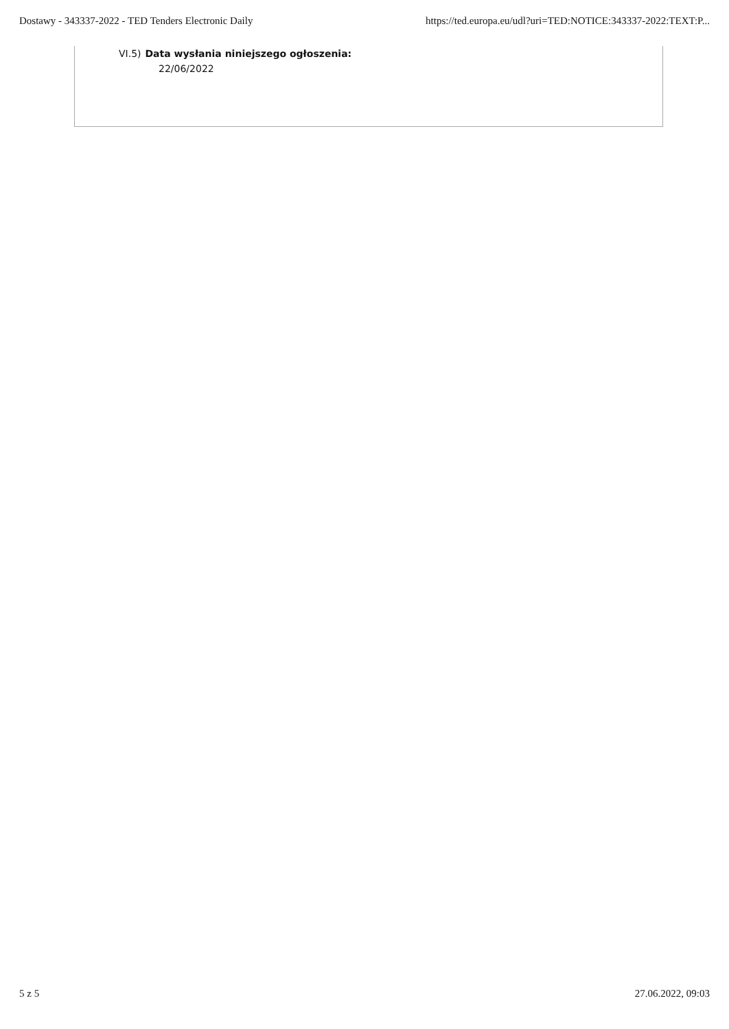Dostawy - 343337-2022 - TED Tenders Electronic Daily https://ted.europa.eu/udl?uri=TED:NOTICE:343337-2022:TEXT:P...
VI.5) Data wysłania niniejszego ogłoszenia:
22/06/2022
5 z 5 27.06.2022, 09:03